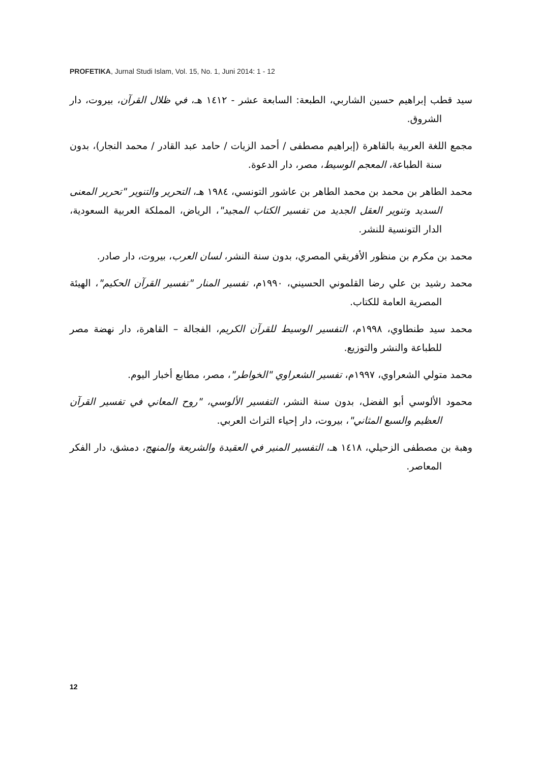PROFETIKA, Jurnal Studi Islam, Vol. 15, No. 1, Juni 2014: 1 - 12
سيد قطب إبراهيم حسين الشاربي، الطبعة: السابعة عشر - ١٤١٢ هـ، في ظلال القرآن، بيروت، دار الشروق.
مجمع اللغة العربية بالقاهرة (إبراهيم مصطفى / أحمد الزيات / حامد عبد القادر / محمد النجار)، بدون سنة الطباعة، المعجم الوسيط، مصر، دار الدعوة.
محمد الطاهر بن محمد بن محمد الطاهر بن عاشور التونسي، ١٩٨٤ هـ، التحرير والتنوير "تحرير المعنى السديد وتنوير العقل الجديد من تفسير الكتاب المجيد"، الرياض، المملكة العربية السعودية، الدار التونسية للنشر.
محمد بن مكرم بن منظور الأفريقي المصري، بدون سنة النشر، لسان العرب، بيروت، دار صادر.
محمد رشيد بن علي رضا القلموني الحسيني، ١٩٩٠م، تفسير المنار "تفسير القرآن الحكيم"، الهيئة المصرية العامة للكتاب.
محمد سيد طنطاوي، ١٩٩٨م، التفسير الوسيط للقرآن الكريم، الفجالة – القاهرة، دار نهضة مصر للطباعة والنشر والتوزيع.
محمد متولي الشعراوي، ١٩٩٧م، تفسير الشعراوي "الخواطر"، مصر، مطابع أخبار اليوم.
محمود الألوسي أبو الفضل، بدون سنة النشر، التفسير الألوسي، "روح المعاني في تفسير القرآن العظيم والسبع المثاني"، بيروت، دار إحياء التراث العربي.
وهبة بن مصطفى الزحيلي، ١٤١٨ هـ، التفسير المنير في العقيدة والشريعة والمنهج، دمشق، دار الفكر المعاصر.
12